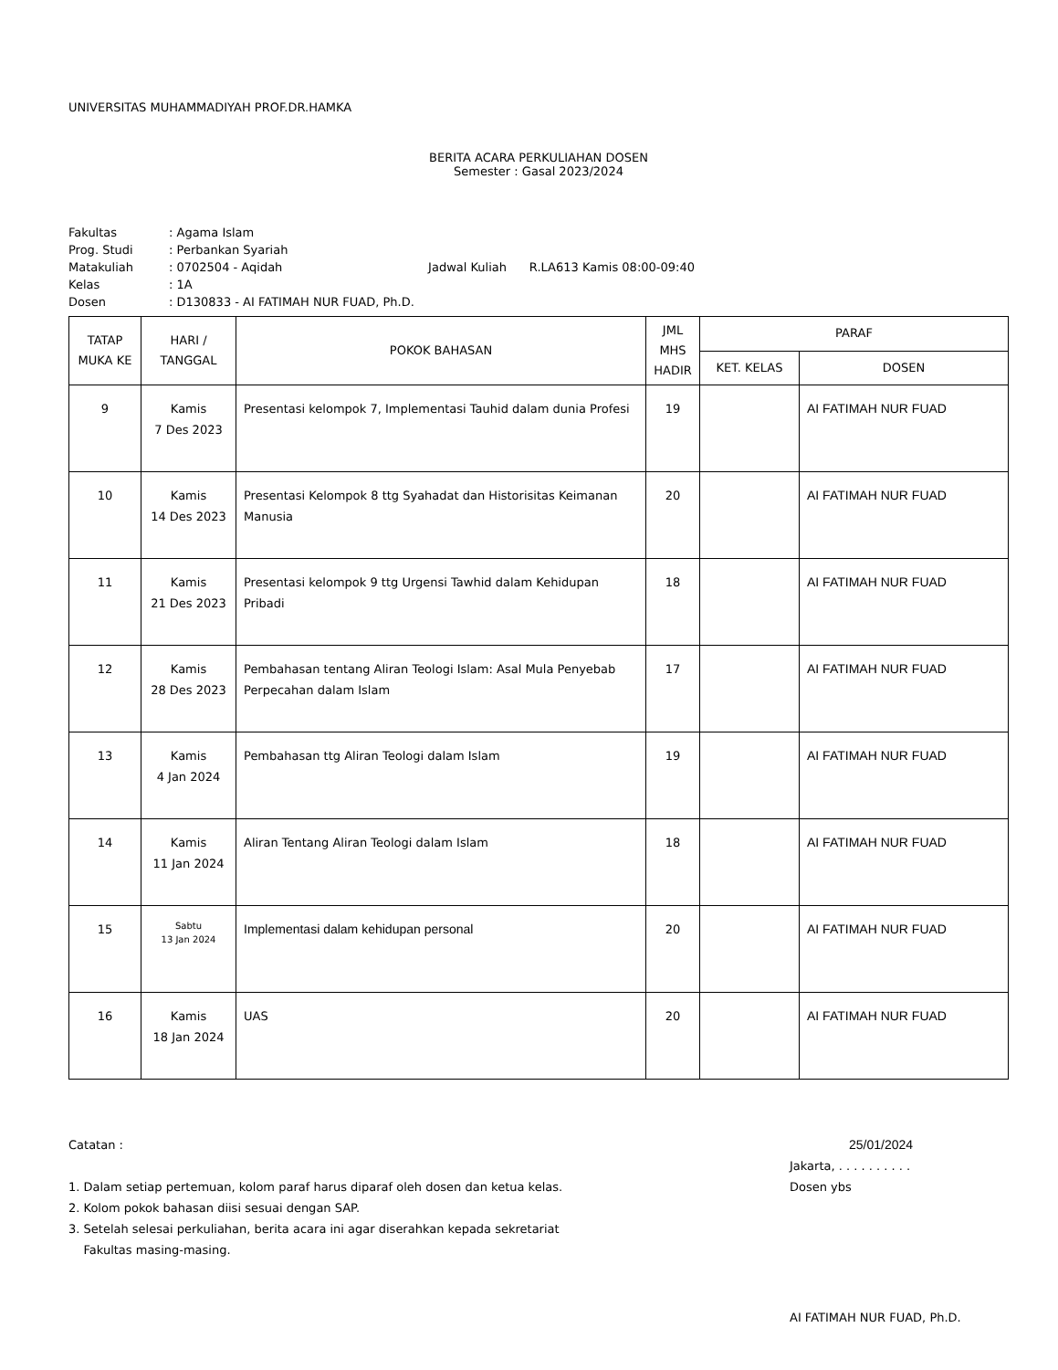UNIVERSITAS MUHAMMADIYAH PROF.DR.HAMKA
BERITA ACARA PERKULIAHAN DOSEN
Semester : Gasal 2023/2024
| Fakultas | : Agama Islam | |
| Prog. Studi | : Perbankan Syariah | |
| Matakuliah | : 0702504 - Aqidah | Jadwal Kuliah R.LA613 Kamis 08:00-09:40 |
| Kelas | : 1A | |
| Dosen | : D130833 - AI FATIMAH NUR FUAD, Ph.D. | |
| TATAP MUKA KE | HARI / TANGGAL | POKOK BAHASAN | JML MHS HADIR | PARAF | |
| --- | --- | --- | --- | --- | --- |
| | | | | KET. KELAS | DOSEN |
| 9 | Kamis 7 Des 2023 | Presentasi kelompok 7, Implementasi Tauhid dalam dunia Profesi | 19 | | AI FATIMAH NUR FUAD |
| 10 | Kamis 14 Des 2023 | Presentasi Kelompok 8 ttg Syahadat dan Historisitas Keimanan Manusia | 20 | | AI FATIMAH NUR FUAD |
| 11 | Kamis 21 Des 2023 | Presentasi kelompok 9 ttg Urgensi Tawhid dalam Kehidupan Pribadi | 18 | | AI FATIMAH NUR FUAD |
| 12 | Kamis 28 Des 2023 | Pembahasan tentang Aliran Teologi Islam: Asal Mula Penyebab Perpecahan dalam Islam | 17 | | AI FATIMAH NUR FUAD |
| 13 | Kamis 4 Jan 2024 | Pembahasan ttg Aliran Teologi dalam Islam | 19 | | AI FATIMAH NUR FUAD |
| 14 | Kamis 11 Jan 2024 | Aliran Tentang Aliran Teologi dalam Islam | 18 | | AI FATIMAH NUR FUAD |
| 15 | Sabtu 13 Jan 2024 | Implementasi dalam kehidupan personal | 20 | | AI FATIMAH NUR FUAD |
| 16 | Kamis 18 Jan 2024 | UAS | 20 | | AI FATIMAH NUR FUAD |
Catatan :
1. Dalam setiap pertemuan, kolom paraf harus diparaf oleh dosen dan ketua kelas.
2. Kolom pokok bahasan diisi sesuai dengan SAP.
3. Setelah selesai perkuliahan, berita acara ini agar diserahkan kepada sekretariat
Fakultas masing-masing.
25/01/2024
Jakarta, . . . . . . . . . .
Dosen ybs
AI FATIMAH NUR FUAD, Ph.D.